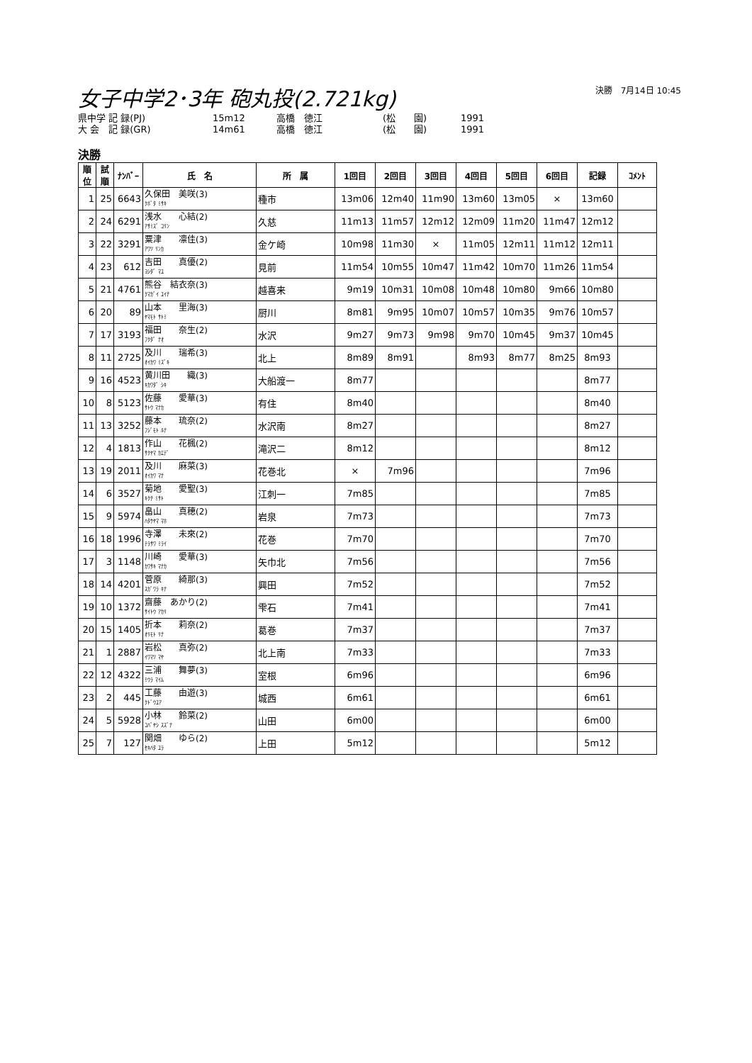女子中学2･3年 砲丸投(2.721kg)
決勝　7月14日 10:45
県中学 記 録(PJ) 15m12 高橋　徳江 (松　　園) 1991
大 会　記 録(GR) 14m61 高橋　徳江 (松　　園) 1991
決勝
| 順位 | 試順 | ﾅﾝﾊﾞｰ | 氏 名 | 所 属 | 1回目 | 2回目 | 3回目 | 4回目 | 5回目 | 6回目 | 記録 | ｺﾒﾝﾄ |
| --- | --- | --- | --- | --- | --- | --- | --- | --- | --- | --- | --- | --- |
| 1 | 25 | 6643 | 久保田 美咲(3) ｸﾎﾞﾀ ﾐｻｷ | 種市 | 13m06 | 12m40 | 11m90 | 13m60 | 13m05 | × | 13m60 | |
| 2 | 24 | 6291 | 浅水 心結(2) ｱｻﾐｽﾞ ｺﾘﾝ | 久慈 | 11m13 | 11m57 | 12m12 | 12m09 | 11m20 | 11m47 | 12m12 | |
| 3 | 22 | 3291 | 粟津 凛佳(3) ｱﾜﾂ ﾘﾝｶ | 金ケ崎 | 10m98 | 11m30 | × | 11m05 | 12m11 | 11m12 | 12m11 | |
| 4 | 23 | 612 | 吉田 真優(2) ﾖｼﾀﾞ ﾏﾕ | 見前 | 11m54 | 10m55 | 10m47 | 11m42 | 10m70 | 11m26 | 11m54 | |
| 5 | 21 | 4761 | 熊谷 結衣奈(3) ｸﾏｶﾞｲ ﾕｲﾅ | 越喜来 | 9m19 | 10m31 | 10m08 | 10m48 | 10m80 | 9m66 | 10m80 | |
| 6 | 20 | 89 | 山本 里海(3) ﾔﾏﾓﾄ ｻﾄﾐ | 厨川 | 8m81 | 9m95 | 10m07 | 10m57 | 10m35 | 9m76 | 10m57 | |
| 7 | 17 | 3193 | 福田 奈生(2) ﾌｸﾀﾞ ﾅｵ | 水沢 | 9m27 | 9m73 | 9m98 | 9m70 | 10m45 | 9m37 | 10m45 | |
| 8 | 11 | 2725 | 及川 瑞希(3) ｵｲｶﾜ ﾐｽﾞｷ | 北上 | 8m89 | 8m91 | | 8m93 | 8m77 | 8m25 | 8m93 | |
| 9 | 16 | 4523 | 黄川田 織(3) ｷｶﾜﾀﾞ ｼｷ | 大船渡一 | 8m77 | | | | | | 8m77 | |
| 10 | 8 | 5123 | 佐藤 愛華(3) ｻﾄｳ ﾏﾅｶ | 有住 | 8m40 | | | | | | 8m40 | |
| 11 | 13 | 3252 | 藤本 琉奈(2) ﾌｼﾞﾓﾄ ﾙﾅ | 水沢南 | 8m27 | | | | | | 8m27 | |
| 12 | 4 | 1813 | 作山 花楓(2) ｻｸﾔﾏ ｶｴﾃﾞ | 滝沢二 | 8m12 | | | | | | 8m12 | |
| 13 | 19 | 2011 | 及川 麻菜(3) ｵｲｶﾜ ﾏﾅ | 花巻北 | × | 7m96 | | | | | 7m96 | |
| 14 | 6 | 3527 | 菊地 愛聖(3) ｷｸﾁ ﾐｻﾄ | 江刺一 | 7m85 | | | | | | 7m85 | |
| 15 | 9 | 5974 | 畠山 真穂(2) ﾊﾀｹﾔﾏ ﾏﾎ | 岩泉 | 7m73 | | | | | | 7m73 | |
| 16 | 18 | 1996 | 寺澤 未來(2) ﾃﾗｻﾜ ﾐﾗｲ | 花巻 | 7m70 | | | | | | 7m70 | |
| 17 | 3 | 1148 | 川崎 愛華(3) ｶﾜｻｷ ﾏﾅｶ | 矢巾北 | 7m56 | | | | | | 7m56 | |
| 18 | 14 | 4201 | 菅原 綺那(3) ｽｶﾞﾜﾗ ｷﾅ | 興田 | 7m52 | | | | | | 7m52 | |
| 19 | 10 | 1372 | 齋藤 あかり(2) ｻｲﾄｳ ｱｶﾘ | 雫石 | 7m41 | | | | | | 7m41 | |
| 20 | 15 | 1405 | 折本 莉奈(2) ｵﾘﾓﾄ ﾘﾅ | 葛巻 | 7m37 | | | | | | 7m37 | |
| 21 | 1 | 2887 | 岩松 真弥(2) ｲﾜﾏﾂ ﾏﾔ | 北上南 | 7m33 | | | | | | 7m33 | |
| 22 | 12 | 4322 | 三浦 舞夢(3) ﾐｳﾗ ﾏｲﾑ | 室根 | 6m96 | | | | | | 6m96 | |
| 23 | 2 | 445 | 工藤 由遊(3) ｸﾄﾞｳﾕｱ | 城西 | 6m61 | | | | | | 6m61 | |
| 24 | 5 | 5928 | 小林 鈴菜(2) ｺﾊﾞﾔｼ ｽｽﾞﾅ | 山田 | 6m00 | | | | | | 6m00 | |
| 25 | 7 | 127 | 関畑 ゆら(2) ｾｷﾊﾀ ﾕﾗ | 上田 | 5m12 | | | | | | 5m12 | |